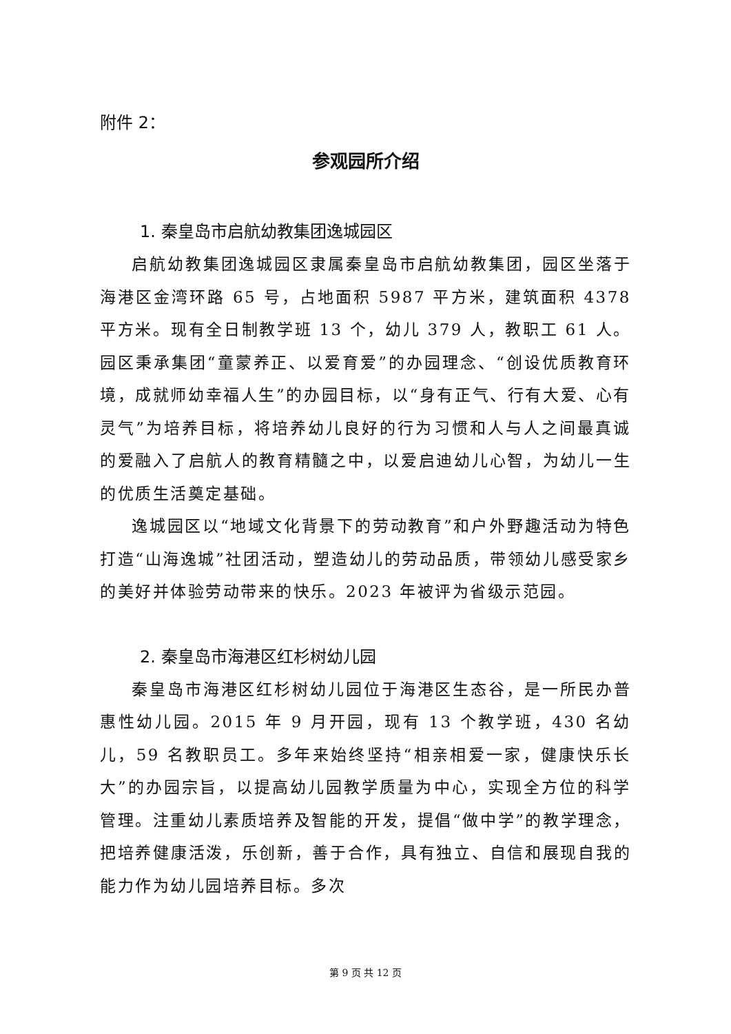附件 2：
参观园所介绍
1. 秦皇岛市启航幼教集团逸城园区
启航幼教集团逸城园区隶属秦皇岛市启航幼教集团，园区坐落于海港区金湾环路 65 号，占地面积 5987 平方米，建筑面积 4378 平方米。现有全日制教学班 13 个，幼儿 379 人，教职工 61 人。园区秉承集团“童蒙养正、以爱育爱”的办园理念、“创设优质教育环境，成就师幼幸福人生”的办园目标，以“身有正气、行有大爱、心有灵气”为培养目标，将培养幼儿良好的行为习惯和人与人之间最真诚的爱融入了启航人的教育精髓之中，以爱启迪幼儿心智，为幼儿一生的优质生活奠定基础。
逸城园区以“地域文化背景下的劳动教育”和户外野趣活动为特色打造“山海逸城”社团活动，塑造幼儿的劳动品质，带领幼儿感受家乡的美好并体验劳动带来的快乐。2023 年被评为省级示范园。
2. 秦皇岛市海港区红杉树幼儿园
秦皇岛市海港区红杉树幼儿园位于海港区生态谷，是一所民办普惠性幼儿园。2015 年 9 月开园，现有 13 个教学班，430 名幼儿，59 名教职员工。多年来始终坚持“相亲相爱一家，健康快乐长大”的办园宗旨，以提高幼儿园教学质量为中心，实现全方位的科学管理。注重幼儿素质培养及智能的开发，提倡“做中学”的教学理念，把培养健康活泼，乐创新，善于合作，具有独立、自信和展现自我的能力作为幼儿园培养目标。多次
第 9 页 共 12 页